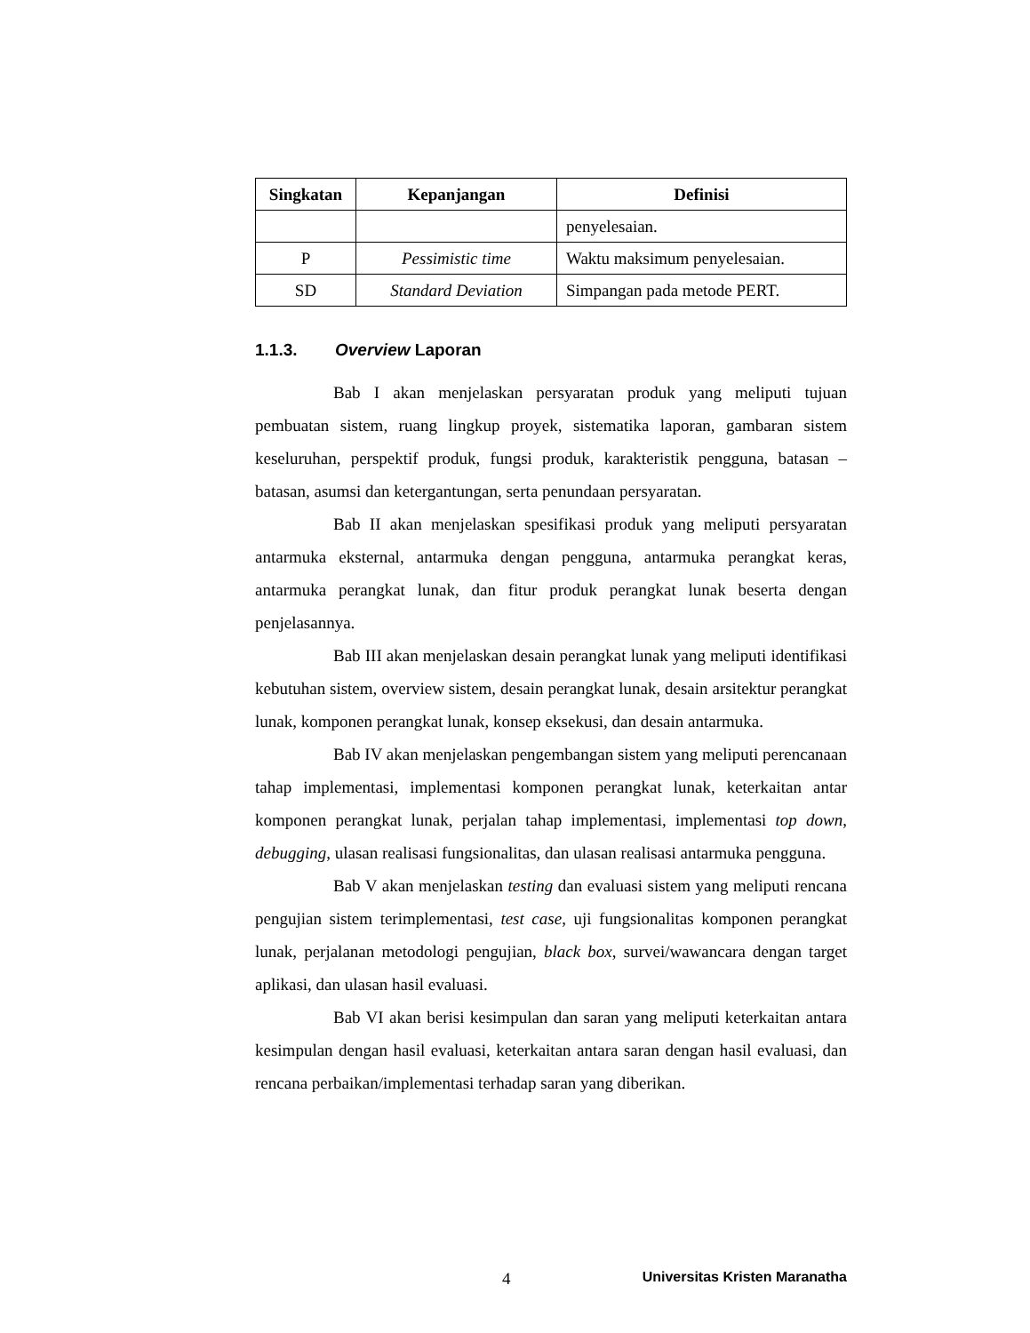| Singkatan | Kepanjangan | Definisi |
| --- | --- | --- |
| | | penyelesaian. |
| P | Pessimistic time | Waktu maksimum penyelesaian. |
| SD | Standard Deviation | Simpangan pada metode PERT. |
1.1.3. Overview Laporan
Bab I akan menjelaskan persyaratan produk yang meliputi tujuan pembuatan sistem, ruang lingkup proyek, sistematika laporan, gambaran sistem keseluruhan, perspektif produk, fungsi produk, karakteristik pengguna, batasan – batasan, asumsi dan ketergantungan, serta penundaan persyaratan.
Bab II akan menjelaskan spesifikasi produk yang meliputi persyaratan antarmuka eksternal, antarmuka dengan pengguna, antarmuka perangkat keras, antarmuka perangkat lunak, dan fitur produk perangkat lunak beserta dengan penjelasannya.
Bab III akan menjelaskan desain perangkat lunak yang meliputi identifikasi kebutuhan sistem, overview sistem, desain perangkat lunak, desain arsitektur perangkat lunak, komponen perangkat lunak, konsep eksekusi, dan desain antarmuka.
Bab IV akan menjelaskan pengembangan sistem yang meliputi perencanaan tahap implementasi, implementasi komponen perangkat lunak, keterkaitan antar komponen perangkat lunak, perjalan tahap implementasi, implementasi top down, debugging, ulasan realisasi fungsionalitas, dan ulasan realisasi antarmuka pengguna.
Bab V akan menjelaskan testing dan evaluasi sistem yang meliputi rencana pengujian sistem terimplementasi, test case, uji fungsionalitas komponen perangkat lunak, perjalanan metodologi pengujian, black box, survei/wawancara dengan target aplikasi, dan ulasan hasil evaluasi.
Bab VI akan berisi kesimpulan dan saran yang meliputi keterkaitan antara kesimpulan dengan hasil evaluasi, keterkaitan antara saran dengan hasil evaluasi, dan rencana perbaikan/implementasi terhadap saran yang diberikan.
4 Universitas Kristen Maranatha